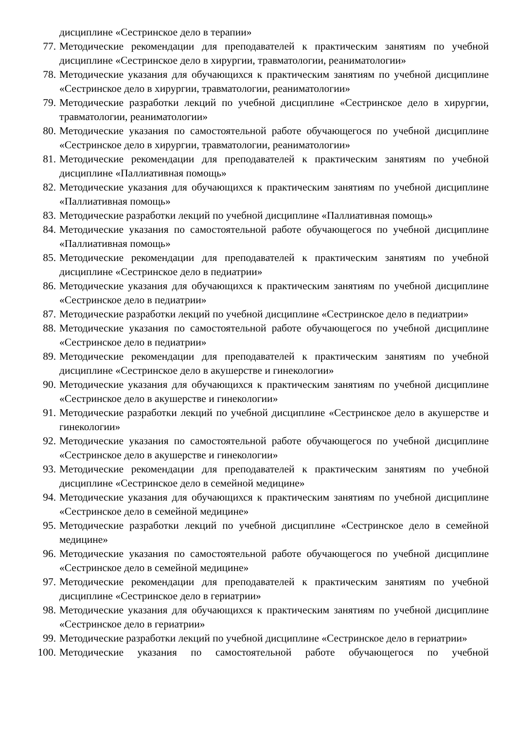дисциплине «Сестринское дело в терапии»
77. Методические рекомендации для преподавателей к практическим занятиям по учебной дисциплине «Сестринское дело в хирургии, травматологии, реаниматологии»
78. Методические указания для обучающихся к практическим занятиям по учебной дисциплине «Сестринское дело в хирургии, травматологии, реаниматологии»
79. Методические разработки лекций по учебной дисциплине «Сестринское дело в хирургии, травматологии, реаниматологии»
80. Методические указания по самостоятельной работе обучающегося по учебной дисциплине «Сестринское дело в хирургии, травматологии, реаниматологии»
81. Методические рекомендации для преподавателей к практическим занятиям по учебной дисциплине «Паллиативная помощь»
82. Методические указания для обучающихся к практическим занятиям по учебной дисциплине «Паллиативная помощь»
83. Методические разработки лекций по учебной дисциплине «Паллиативная помощь»
84. Методические указания по самостоятельной работе обучающегося по учебной дисциплине «Паллиативная помощь»
85. Методические рекомендации для преподавателей к практическим занятиям по учебной дисциплине «Сестринское дело в педиатрии»
86. Методические указания для обучающихся к практическим занятиям по учебной дисциплине «Сестринское дело в педиатрии»
87. Методические разработки лекций по учебной дисциплине «Сестринское дело в педиатрии»
88. Методические указания по самостоятельной работе обучающегося по учебной дисциплине «Сестринское дело в педиатрии»
89. Методические рекомендации для преподавателей к практическим занятиям по учебной дисциплине «Сестринское дело в акушерстве и гинекологии»
90. Методические указания для обучающихся к практическим занятиям по учебной дисциплине «Сестринское дело в акушерстве и гинекологии»
91. Методические разработки лекций по учебной дисциплине «Сестринское дело в акушерстве и гинекологии»
92. Методические указания по самостоятельной работе обучающегося по учебной дисциплине «Сестринское дело в акушерстве и гинекологии»
93. Методические рекомендации для преподавателей к практическим занятиям по учебной дисциплине «Сестринское дело в семейной медицине»
94. Методические указания для обучающихся к практическим занятиям по учебной дисциплине «Сестринское дело в семейной медицине»
95. Методические разработки лекций по учебной дисциплине «Сестринское дело в семейной медицине»
96. Методические указания по самостоятельной работе обучающегося по учебной дисциплине «Сестринское дело в семейной медицине»
97. Методические рекомендации для преподавателей к практическим занятиям по учебной дисциплине «Сестринское дело в гериатрии»
98. Методические указания для обучающихся к практическим занятиям по учебной дисциплине «Сестринское дело в гериатрии»
99. Методические разработки лекций по учебной дисциплине «Сестринское дело в гериатрии»
100. Методические указания по самостоятельной работе обучающегося по учебной